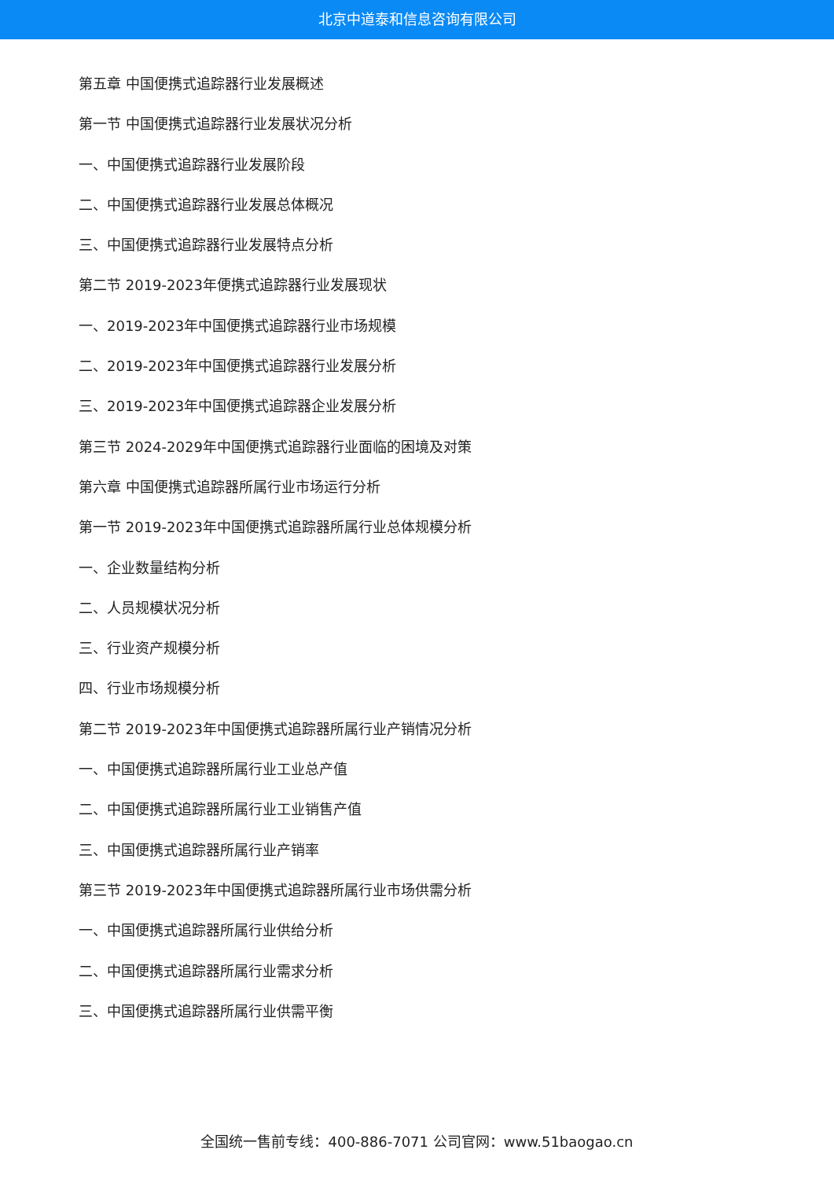北京中道泰和信息咨询有限公司
第五章 中国便携式追踪器行业发展概述
第一节 中国便携式追踪器行业发展状况分析
一、中国便携式追踪器行业发展阶段
二、中国便携式追踪器行业发展总体概况
三、中国便携式追踪器行业发展特点分析
第二节 2019-2023年便携式追踪器行业发展现状
一、2019-2023年中国便携式追踪器行业市场规模
二、2019-2023年中国便携式追踪器行业发展分析
三、2019-2023年中国便携式追踪器企业发展分析
第三节 2024-2029年中国便携式追踪器行业面临的困境及对策
第六章 中国便携式追踪器所属行业市场运行分析
第一节 2019-2023年中国便携式追踪器所属行业总体规模分析
一、企业数量结构分析
二、人员规模状况分析
三、行业资产规模分析
四、行业市场规模分析
第二节 2019-2023年中国便携式追踪器所属行业产销情况分析
一、中国便携式追踪器所属行业工业总产值
二、中国便携式追踪器所属行业工业销售产值
三、中国便携式追踪器所属行业产销率
第三节 2019-2023年中国便携式追踪器所属行业市场供需分析
一、中国便携式追踪器所属行业供给分析
二、中国便携式追踪器所属行业需求分析
三、中国便携式追踪器所属行业供需平衡
全国统一售前专线：400-886-7071 公司官网：www.51baogao.cn